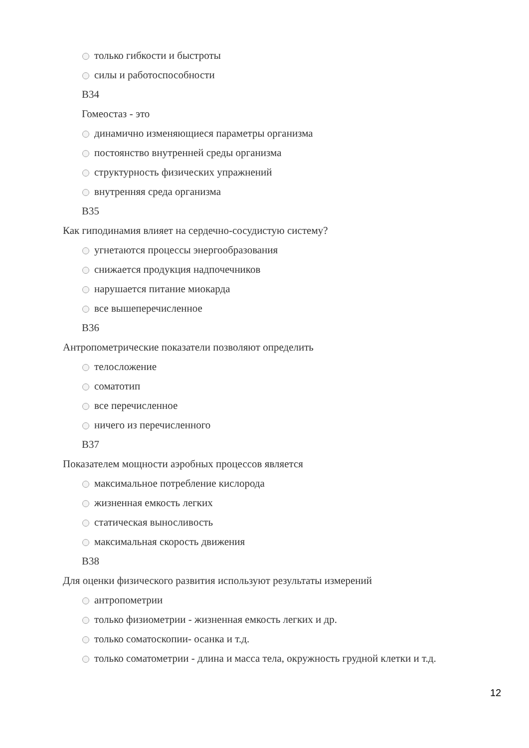только гибкости и быстроты
силы и работоспособности
В34
Гомеостаз - это
динамично изменяющиеся параметры организма
постоянство внутренней среды организма
структурность физических упражнений
внутренняя среда организма
В35
Как гиподинамия влияет на сердечно-сосудистую систему?
угнетаются процессы энергообразования
снижается продукция надпочечников
нарушается питание миокарда
все вышеперечисленное
В36
Антропометрические показатели позволяют определить
телосложение
соматотип
все перечисленное
ничего из перечисленного
В37
Показателем мощности аэробных процессов является
максимальное потребление кислорода
жизненная емкость легких
статическая выносливость
максимальная скорость движения
В38
Для оценки физического развития используют результаты измерений
антропометрии
только физиометрии - жизненная емкость легких и др.
только соматоскопии- осанка и т.д.
только соматометрии - длина и масса тела, окружность грудной клетки и т.д.
12